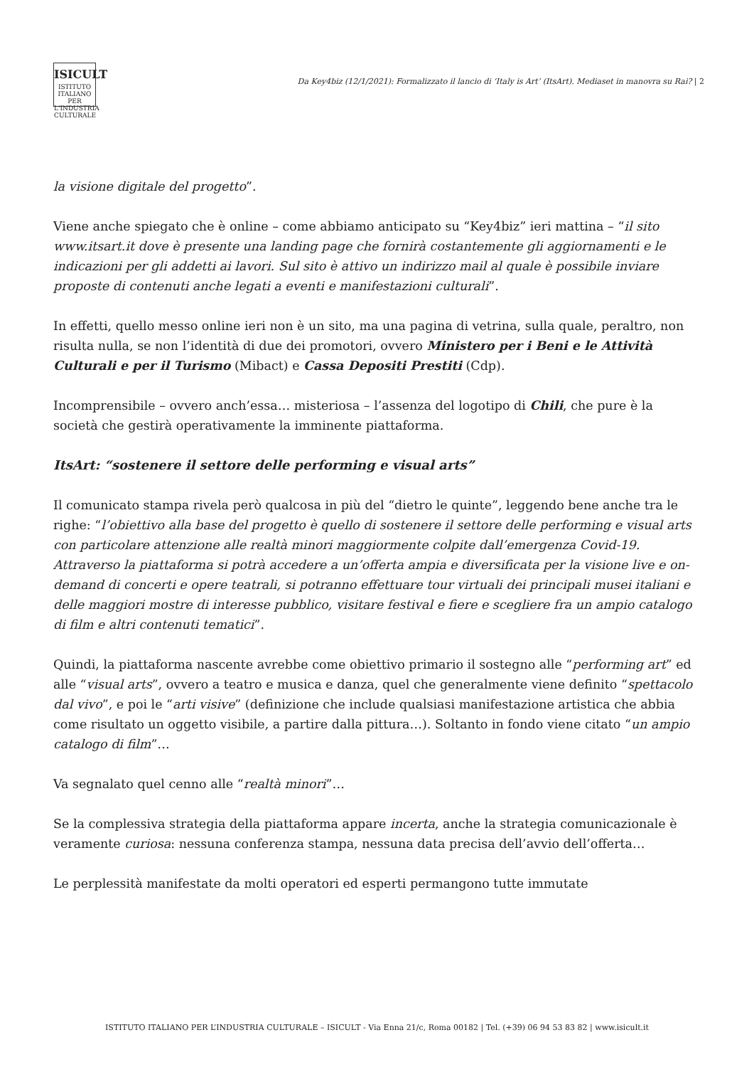ISICULT
ISTITUTO ITALIANO PER L'INDUSTRIA CULTURALE
Da Key4biz (12/1/2021): Formalizzato il lancio di ‘Italy is Art’ (ItsArt). Mediaset in manovra su Rai? | 2
la visione digitale del progetto”.
Viene anche spiegato che è online – come abbiamo anticipato su “Key4biz” ieri mattina – “il sito www.itsart.it dove è presente una landing page che fornirà costantemente gli aggiornamenti e le indicazioni per gli addetti ai lavori. Sul sito è attivo un indirizzo mail al quale è possibile inviare proposte di contenuti anche legati a eventi e manifestazioni culturali”.
In effetti, quello messo online ieri non è un sito, ma una pagina di vetrina, sulla quale, peraltro, non risulta nulla, se non l’identità di due dei promotori, ovvero Ministero per i Beni e le Attività Culturali e per il Turismo (Mibact) e Cassa Depositi Prestiti (Cdp).
Incomprensibile – ovvero anch’essa… misteriosa – l’assenza del logotipo di Chili, che pure è la società che gestirà operativamente la imminente piattaforma.
ItsArt: “sostenere il settore delle performing e visual arts”
Il comunicato stampa rivela però qualcosa in più del “dietro le quinte”, leggendo bene anche tra le righe: “l’obiettivo alla base del progetto è quello di sostenere il settore delle performing e visual arts con particolare attenzione alle realtà minori maggiormente colpite dall’emergenza Covid-19. Attraverso la piattaforma si potrà accedere a un’offerta ampia e diversificata per la visione live e on-demand di concerti e opere teatrali, si potranno effettuare tour virtuali dei principali musei italiani e delle maggiori mostre di interesse pubblico, visitare festival e fiere e scegliere fra un ampio catalogo di film e altri contenuti tematici”.
Quindi, la piattaforma nascente avrebbe come obiettivo primario il sostegno alle “performing art” ed alle “visual arts”, ovvero a teatro e musica e danza, quel che generalmente viene definito “spettacolo dal vivo”, e poi le “arti visive” (definizione che include qualsiasi manifestazione artistica che abbia come risultato un oggetto visibile, a partire dalla pittura…). Soltanto in fondo viene citato “un ampio catalogo di film”…
Va segnalato quel cenno alle “realtà minori”…
Se la complessiva strategia della piattaforma appare incerta, anche la strategia comunicazionale è veramente curiosa: nessuna conferenza stampa, nessuna data precisa dell’avvio dell’offerta…
Le perplessità manifestate da molti operatori ed esperti permangono tutte immutate
ISTITUTO ITALIANO PER L’INDUSTRIA CULTURALE – ISICULT - Via Enna 21/c, Roma 00182 | Tel. (+39) 06 94 53 83 82 | www.isicult.it